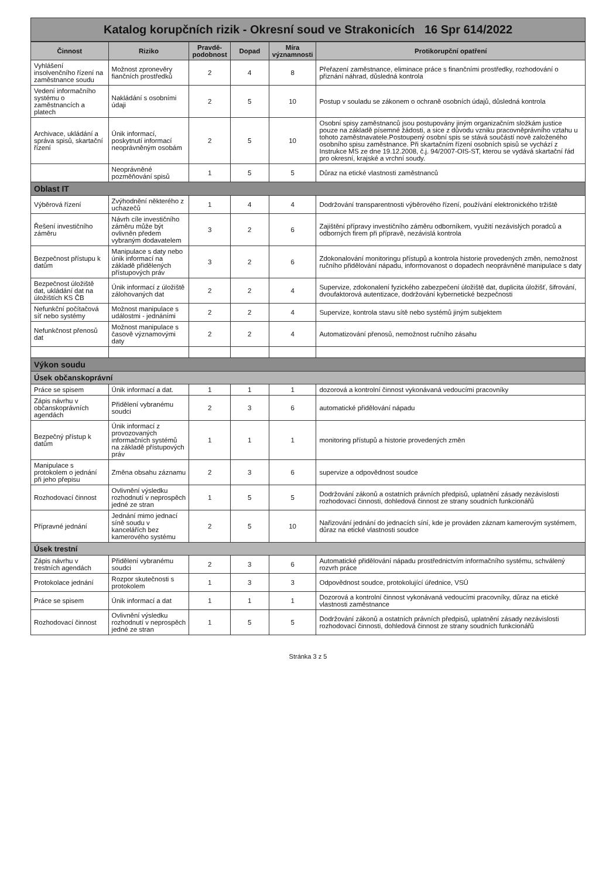Katalog korupčních rizik - Okresní soud ve Strakonicích 16 Spr 614/2022
| Činnost | Riziko | Pravdě-podobnost | Dopad | Míra významnosti | Protikorupční opatření |
| --- | --- | --- | --- | --- | --- |
| Vyhlášení insolvenčního řízení na zaměstnance soudu | Možnost zpronevěry fiančních prostředků | 2 | 4 | 8 | Přeřazení zaměstnance, eliminace práce s finančními prostředky, rozhodování o přiznání náhrad, důsledná kontrola |
| Vedení informačního systému o zaměstnancích a platech | Nakládání s osobními údaji | 2 | 5 | 10 | Postup v souladu se zákonem o ochraně osobních údajů, důsledná kontrola |
| Archivace, ukládání a správa spisů, skartační řízení | Únik informací, poskytnutí informací neoprávněným osobám | 2 | 5 | 10 | Osobní spisy zaměstnanců jsou postupovány jiným organizačním složkám justice pouze na základě písemné žádosti, a sice z důvodu vzniku pracovněprávního vztahu u tohoto zaměstnavatele.Postoupený osobní spis se stává součástí nově založeného osobního spisu zaměstnance. Při skartačním řízení osobních spisů se vychází z Instrukce MS ze dne 19.12.2008, č.j. 94/2007-OIS-ST, kterou se vydává skartační řád pro okresní, krajské a vrchní soudy. |
| | Neoprávněné pozměňování spisů | 1 | 5 | 5 | Důraz na etické vlastnosti zaměstnanců |
| Oblast IT | | | | | |
| Výběrová řízení | Zvýhodnění některého z uchazečů | 1 | 4 | 4 | Dodržování transparentnosti výběrového řízení, používání elektronického tržiště |
| Řešení investičního záměru | Návrh cíle investičního záměru může být ovlivněn předem vybraným dodavatelem | 3 | 2 | 6 | Zajištění přípravy investičního záměru odborníkem, využití nezávislých poradců a odborných firem při přípravě, nezávislá kontrola |
| Bezpečnost přístupu k datům | Manipulace s daty nebo únik informací na základě přidělených přístupových práv | 3 | 2 | 6 | Zdokonalování monitoringu přístupů a kontrola historie provedených změn, nemožnost ručního přidělování nápadu, informovanost o dopadech neoprávněné manipulace s daty |
| Bezpečnost úložiště dat, ukládání dat na úložištích KS ČB | Únik informací z úložiště zálohovaných dat | 2 | 2 | 4 | Supervize, zdokonalení fyzického zabezpečení úložiště dat, duplicita úložišť, šifrování, dvoufaktorová autentizace, dodržování kybernetické bezpečnosti |
| Nefunkční počítačová síť nebo systémy | Možnost manipulace s událostmi - jednáními | 2 | 2 | 4 | Supervize, kontrola stavu sítě nebo systémů jiným subjektem |
| Nefunkčnost přenosů dat | Možnost manipulace s časově významovými daty | 2 | 2 | 4 | Automatizování přenosů, nemožnost ručního zásahu |
| Výkon soudu | | | | | |
| Úsek občanskoprávní | | | | | |
| Práce se spisem | Únik informací a dat. | 1 | 1 | 1 | dozorová a kontrolní činnost vykonávaná vedoucími pracovníky |
| Zápis návrhu v občanskoprávních agendách | Přidělení vybranému soudci | 2 | 3 | 6 | automatické přidělování nápadu |
| Bezpečný přístup k datům | Únik informací z provozovaných informačních systémů na základě přístupových práv | 1 | 1 | 1 | monitoring přístupů a historie provedených změn |
| Manipulace s protokolem o jednání při jeho přepisu | Změna obsahu záznamu | 2 | 3 | 6 | supervize a odpovědnost soudce |
| Rozhodovací činnost | Ovlivnění výsledku rozhodnutí v neprospěch jedné ze stran | 1 | 5 | 5 | Dodržování zákonů a ostatních právních předpisů, uplatnění zásady nezávislosti rozhodovací činnosti, dohledová činnost ze strany soudních funkcionářů |
| Přípravné jednání | Jednání mimo jednací síně soudu v kancelářích bez kamerového systému | 2 | 5 | 10 | Nařizování jednání do jednacích síní, kde je prováden záznam kamerovým systémem, důraz na etické vlastnosti soudce |
| Úsek trestní | | | | | |
| Zápis návrhu v trestních agendách | Přidělení vybranému soudci | 2 | 3 | 6 | Automatické přidělování nápadu prostřednictvím informačního systému, schválený rozvrh práce |
| Protokolace jednání | Rozpor skutečnosti s protokolem | 1 | 3 | 3 | Odpovědnost soudce, protokolující úřednice, VSÚ |
| Práce se spisem | Únik informací a dat | 1 | 1 | 1 | Dozorová a kontrolní činnost vykonávaná vedoucími pracovníky, důraz na etické vlastnosti zaměstnance |
| Rozhodovací činnost | Ovlivnění výsledku rozhodnutí v neprospěch jedné ze stran | 1 | 5 | 5 | Dodržování zákonů a ostatních právních předpisů, uplatnění zásady nezávislosti rozhodovací činnosti, dohledová činnost ze strany soudních funkcionářů |
Stránka 3 z 5